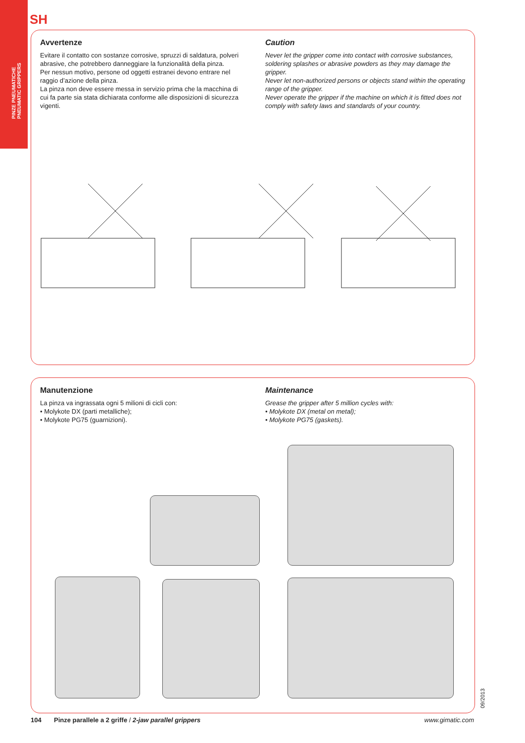PINZE PNEUMATICHE
PNEUMATIC GRIPPERS
SH
Avvertenze
Evitare il contatto con sostanze corrosive, spruzzi di saldatura, polveri abrasive, che potrebbero danneggiare la funzionalità della pinza.
Per nessun motivo, persone od oggetti estranei devono entrare nel raggio d’azione della pinza.
La pinza non deve essere messa in servizio prima che la macchina di cui fa parte sia stata dichiarata conforme alle disposizioni di sicurezza vigenti.
Caution
Never let the gripper come into contact with corrosive substances, soldering splashes or abrasive powders as they may damage the gripper.
Never let non-authorized persons or objects stand within the operating range of the gripper.
Never operate the gripper if the machine on which it is fitted does not comply with safety laws and standards of your country.
Manutenzione
La pinza va ingrassata ogni 5 milioni di cicli con:
• Molykote DX (parti metalliche);
• Molykote PG75 (guarnizioni).
Maintenance
Grease the gripper after 5 million cycles with:
• Molykote DX (metal on metal);
• Molykote PG75 (gaskets).
09/2013
104 Pinze parallele a 2 griffe / 2-jaw parallel grippers www.gimatic.com